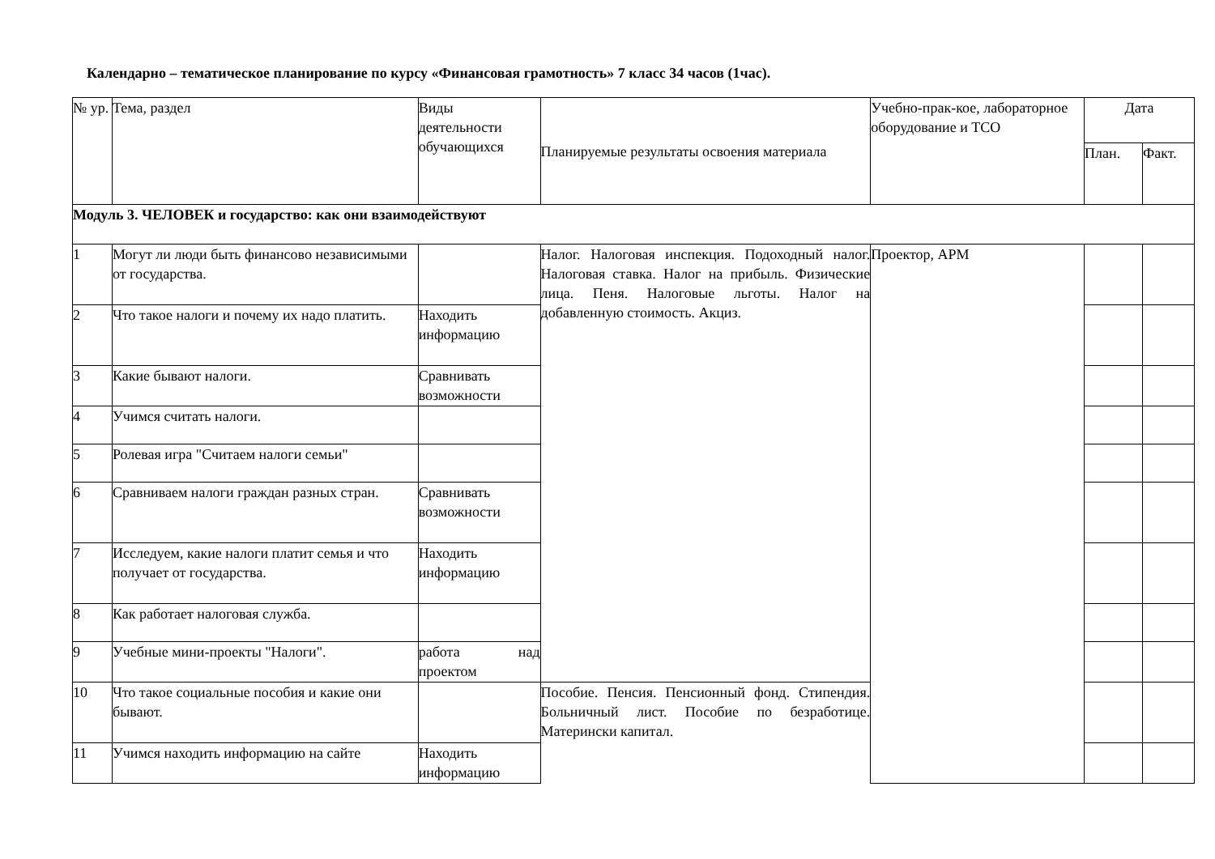Календарно – тематическое планирование по курсу «Финансовая грамотность» 7 класс 34 часов (1час).
| № ур. | Тема, раздел | Виды деятельности обучающихся | Планируемые результаты освоения материала | Учебно-прак-кое, лабораторное оборудование и ТСО | Дата | |
| --- | --- | --- | --- | --- | --- | --- |
| | | | | | План. | Факт. |
| Модуль 3. ЧЕЛОВЕК и государство: как они взаимодействуют | | | | | | |
| 1 | Могут ли люди быть финансово независимыми от государства. | | Налог. Налоговая инспекция. Подоходный налог. Налоговая ставка. Налог на прибыль. Физические лица. Пеня. Налоговые льготы. Налог на добавленную стоимость. Акциз. | Проектор, АРМ | | |
| 2 | Что такое налоги и почему их надо платить. | Находить информацию | | | | |
| 3 | Какие бывают налоги. | Сравнивать возможности | | | | |
| 4 | Учимся считать налоги. | | | | | |
| 5 | Ролевая игра "Считаем налоги семьи" | | | | | |
| 6 | Сравниваем налоги граждан разных стран. | Сравнивать возможности | | | | |
| 7 | Исследуем, какие налоги платит семья и что получает от государства. | Находить информацию | | | | |
| 8 | Как работает налоговая служба. | | | | | |
| 9 | Учебные мини-проекты "Налоги". | работа над проектом | | | | |
| 10 | Что такое социальные пособия и какие они бывают. | | Пособие. Пенсия. Пенсионный фонд. Стипендия. Больничный лист. Пособие по безработице. Матерински капитал. | | | |
| 11 | Учимся находить информацию на сайте | Находить информацию | | | | |